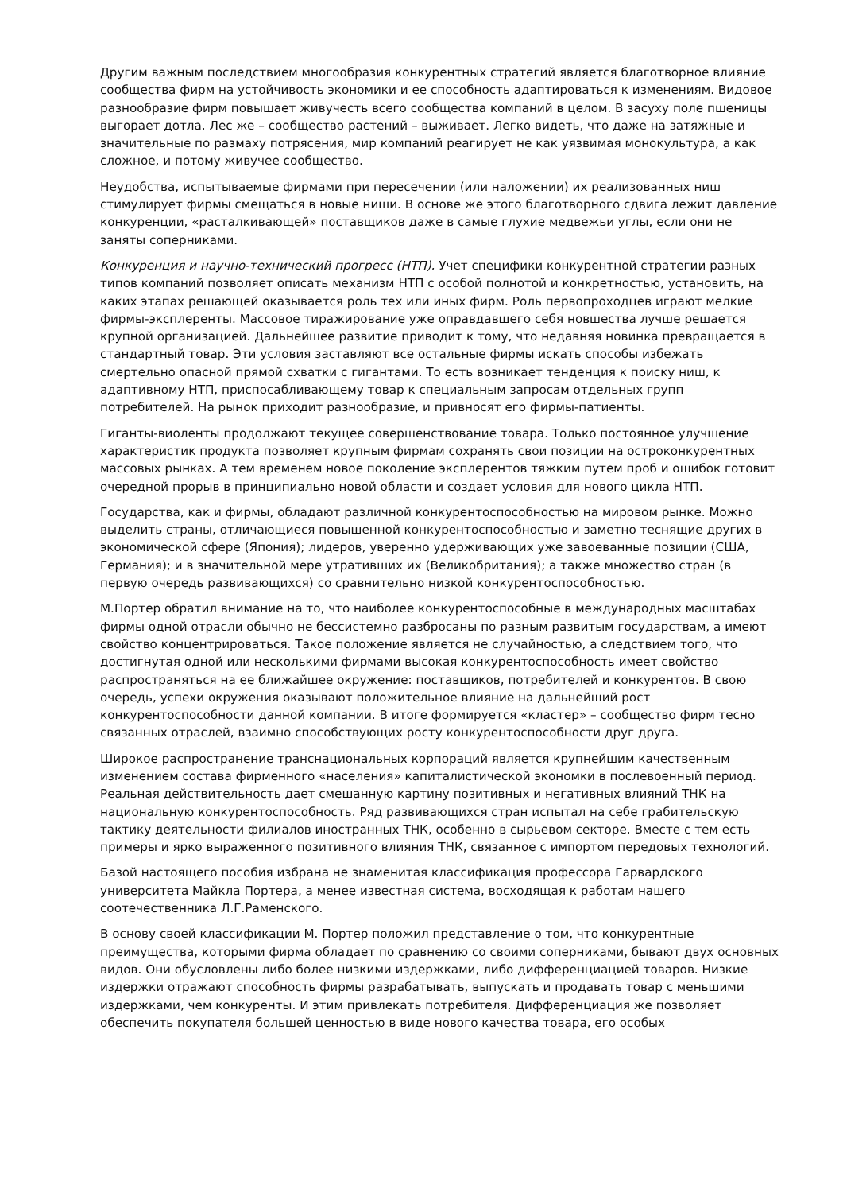Другим важным последствием многообразия конкурентных стратегий является благотворное влияние сообщества фирм на устойчивость экономики и ее способность адаптироваться к изменениям. Видовое разнообразие фирм повышает живучесть всего сообщества компаний в целом. В засуху поле пшеницы выгорает дотла. Лес же – сообщество растений – выживает. Легко видеть, что даже на затяжные и значительные по размаху потрясения, мир компаний реагирует не как уязвимая монокультура, а как сложное, и потому живучее сообщество.
Неудобства, испытываемые фирмами при пересечении (или наложении) их реализованных ниш стимулирует фирмы смещаться в новые ниши. В основе же этого благотворного сдвига лежит давление конкуренции, «расталкивающей» поставщиков даже в самые глухие медвежьи углы, если они не заняты соперниками.
Конкуренция и научно-технический прогресс (НТП). Учет специфики конкурентной стратегии разных типов компаний позволяет описать механизм НТП с особой полнотой и конкретностью, установить, на каких этапах решающей оказывается роль тех или иных фирм. Роль первопроходцев играют мелкие фирмы-эксплеренты. Массовое тиражирование уже оправдавшего себя новшества лучше решается крупной организацией. Дальнейшее развитие приводит к тому, что недавняя новинка превращается в стандартный товар. Эти условия заставляют все остальные фирмы искать способы избежать смертельно опасной прямой схватки с гигантами. То есть возникает тенденция к поиску ниш, к адаптивному НТП, приспосабливающему товар к специальным запросам отдельных групп потребителей. На рынок приходит разнообразие, и привносят его фирмы-патиенты.
Гиганты-виоленты продолжают текущее совершенствование товара. Только постоянное улучшение характеристик продукта позволяет крупным фирмам сохранять свои позиции на остроконкурентных массовых рынках. А тем временем новое поколение эксплерентов тяжким путем проб и ошибок готовит очередной прорыв в принципиально новой области и создает условия для нового цикла НТП.
Государства, как и фирмы, обладают различной конкурентоспособностью на мировом рынке. Можно выделить страны, отличающиеся повышенной конкурентоспособностью и заметно теснящие других в экономической сфере (Япония); лидеров, уверенно удерживающих уже завоеванные позиции (США, Германия); и в значительной мере утративших их (Великобритания); а также множество стран (в первую очередь развивающихся) со сравнительно низкой конкурентоспособностью.
М.Портер обратил внимание на то, что наиболее конкурентоспособные в международных масштабах фирмы одной отрасли обычно не бессистемно разбросаны по разным развитым государствам, а имеют свойство концентрироваться. Такое положение является не случайностью, а следствием того, что достигнутая одной или несколькими фирмами высокая конкурентоспособность имеет свойство распространяться на ее ближайшее окружение: поставщиков, потребителей и конкурентов. В свою очередь, успехи окружения оказывают положительное влияние на дальнейший рост конкурентоспособности данной компании. В итоге формируется «кластер» – сообщество фирм тесно связанных отраслей, взаимно способствующих росту конкурентоспособности друг друга.
Широкое распространение транснациональных корпораций является крупнейшим качественным изменением состава фирменного «населения» капиталистической экономки в послевоенный период. Реальная действительность дает смешанную картину позитивных и негативных влияний ТНК на национальную конкурентоспособность. Ряд развивающихся стран испытал на себе грабительскую тактику деятельности филиалов иностранных ТНК, особенно в сырьевом секторе. Вместе с тем есть примеры и ярко выраженного позитивного влияния ТНК, связанное с импортом передовых технологий.
Базой настоящего пособия избрана не знаменитая классификация профессора Гарвардского университета Майкла Портера, а менее известная система, восходящая к работам нашего соотечественника Л.Г.Раменского.
В основу своей классификации М. Портер положил представление о том, что конкурентные преимущества, которыми фирма обладает по сравнению со своими соперниками, бывают двух основных видов. Они обусловлены либо более низкими издержками, либо дифференциацией товаров. Низкие издержки отражают способность фирмы разрабатывать, выпускать и продавать товар с меньшими издержками, чем конкуренты. И этим привлекать потребителя. Дифференциация же позволяет обеспечить покупателя большей ценностью в виде нового качества товара, его особых